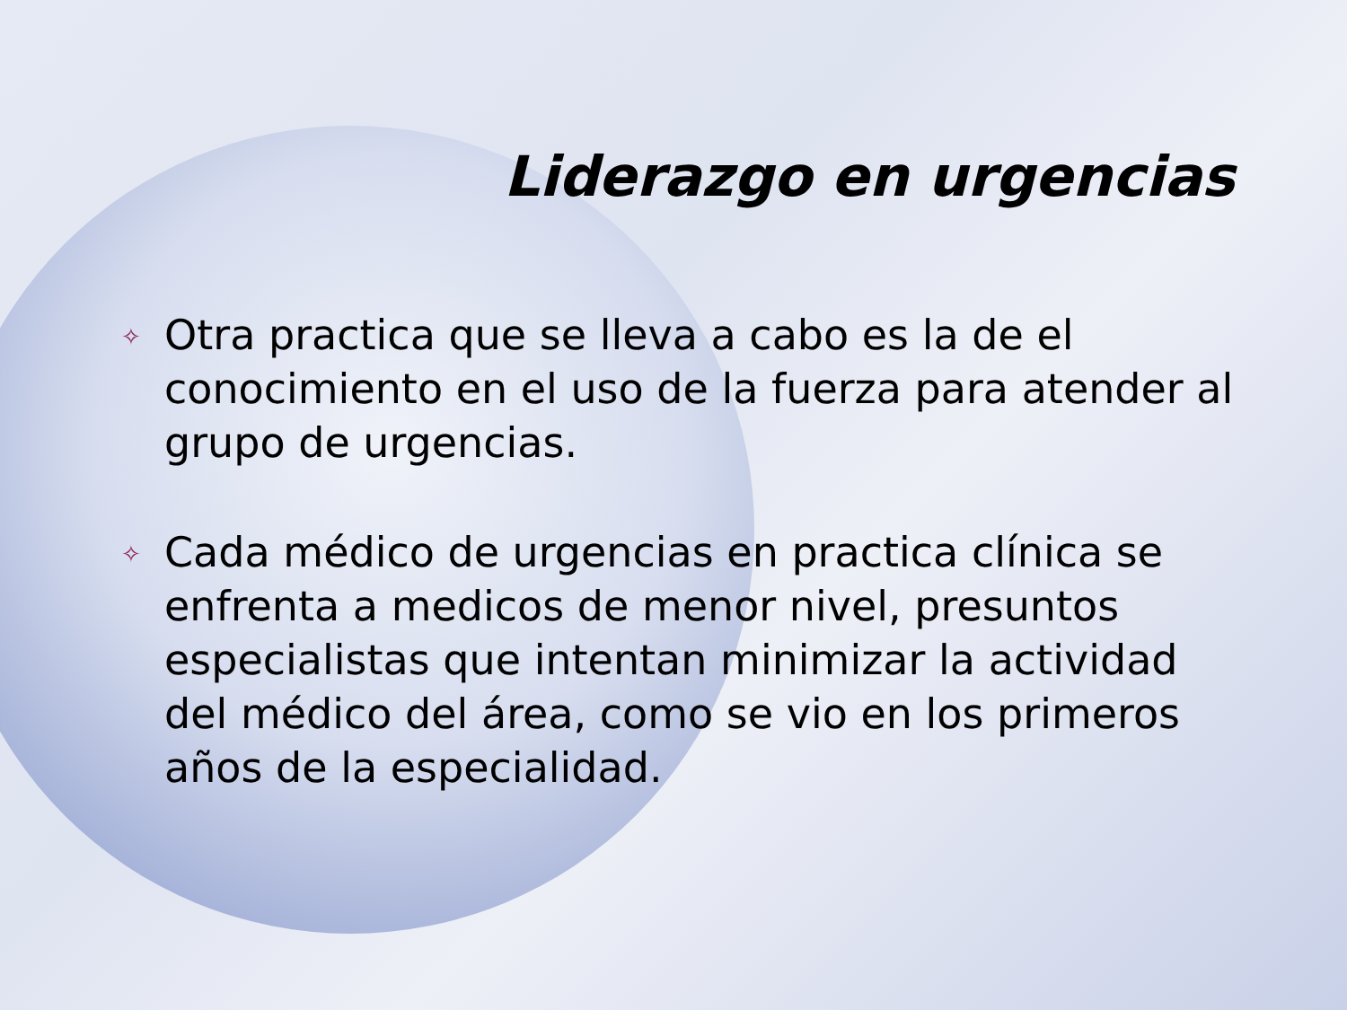Liderazgo en urgencias
✧ Otra practica que se lleva a cabo es la de el conocimiento en el uso de la fuerza para atender al grupo de urgencias.
✧ Cada médico de urgencias en practica clínica se enfrenta a medicos de menor nivel, presuntos especialistas que intentan minimizar la actividad del médico del área, como se vio en los primeros años de la especialidad.